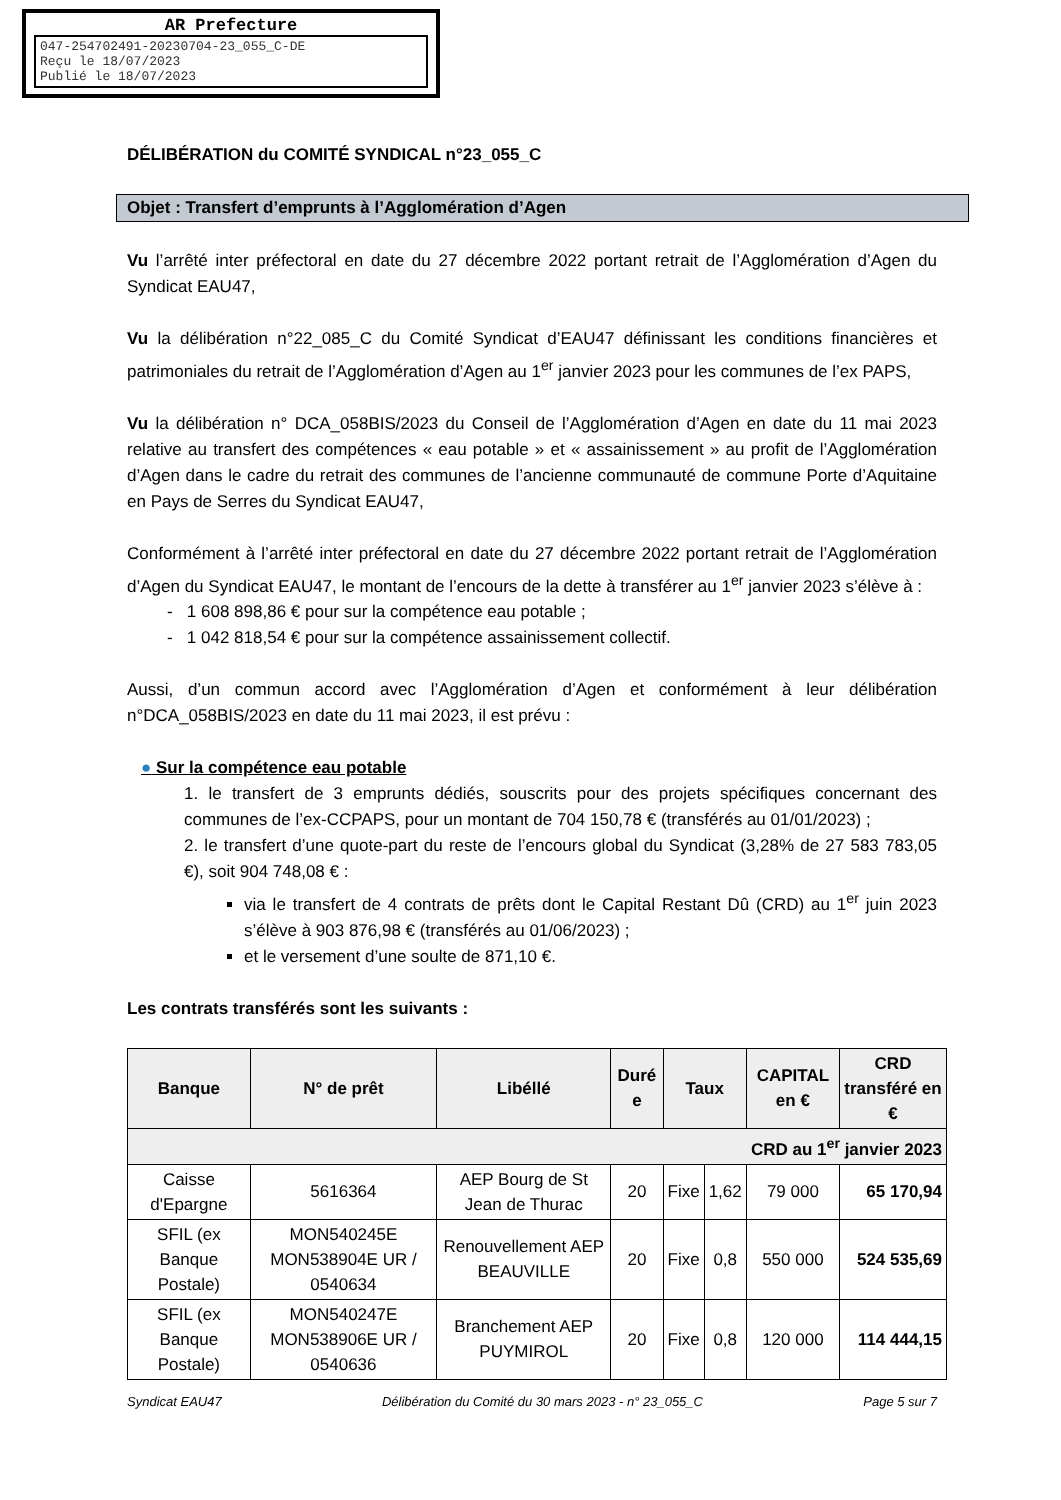AR Prefecture
047-254702491-20230704-23_055_C-DE
Reçu le 18/07/2023
Publié le 18/07/2023
DÉLIBÉRATION du COMITÉ SYNDICAL n°23_055_C
Objet : Transfert d’emprunts à l’Agglomération d’Agen
Vu l’arrêté inter préfectoral en date du 27 décembre 2022 portant retrait de l’Agglomération d’Agen du Syndicat EAU47,
Vu la délibération n°22_085_C du Comité Syndicat d’EAU47 définissant les conditions financières et patrimoniales du retrait de l’Agglomération d’Agen au 1<sup>er</sup> janvier 2023 pour les communes de l’ex PAPS,
Vu la délibération n° DCA_058BIS/2023 du Conseil de l’Agglomération d’Agen en date du 11 mai 2023 relative au transfert des compétences « eau potable » et « assainissement » au profit de l’Agglomération d’Agen dans le cadre du retrait des communes de l’ancienne communauté de commune Porte d’Aquitaine en Pays de Serres du Syndicat EAU47,
Conformément à l’arrêté inter préfectoral en date du 27 décembre 2022 portant retrait de l’Agglomération d’Agen du Syndicat EAU47, le montant de l’encours de la dette à transférer au 1<sup>er</sup> janvier 2023 s’élève à :
- 1 608 898,86 € pour sur la compétence eau potable ;
- 1 042 818,54 € pour sur la compétence assainissement collectif.
Aussi, d’un commun accord avec l’Agglomération d’Agen et conformément à leur délibération n°DCA_058BIS/2023 en date du 11 mai 2023, il est prévu :
● Sur la compétence eau potable
1. le transfert de 3 emprunts dédiés, souscrits pour des projets spécifiques concernant des communes de l’ex-CCPAPS, pour un montant de 704 150,78 € (transférés au 01/01/2023) ;
2. le transfert d’une quote-part du reste de l’encours global du Syndicat (3,28% de 27 583 783,05 €), soit 904 748,08 € :
via le transfert de 4 contrats de prêts dont le Capital Restant Dû (CRD) au 1<sup>er</sup> juin 2023 s’élève à 903 876,98 € (transférés au 01/06/2023) ;
et le versement d’une soulte de 871,10 €.
Les contrats transférés sont les suivants :
| Banque | N° de prêt | Libéllé | Duré e | Taux | | CAPITAL en € | CRD transféré en € |
| --- | --- | --- | --- | --- | --- | --- | --- |
| CRD au 1<sup>er</sup> janvier 2023 | | | | | | | |
| Caisse d'Epargne | 5616364 | AEP Bourg de St Jean de Thurac | 20 | Fixe | 1,62 | 79 000 | 65 170,94 |
| SFIL (ex Banque Postale) | MON540245E MON538904E UR / 0540634 | Renouvellement AEP BEAUVILLE | 20 | Fixe | 0,8 | 550 000 | 524 535,69 |
| SFIL (ex Banque Postale) | MON540247E MON538906E UR / 0540636 | Branchement AEP PUYMIROL | 20 | Fixe | 0,8 | 120 000 | 114 444,15 |
Syndicat EAU47 Délibération du Comité du 30 mars 2023 - n° 23_055_C Page 5 sur 7